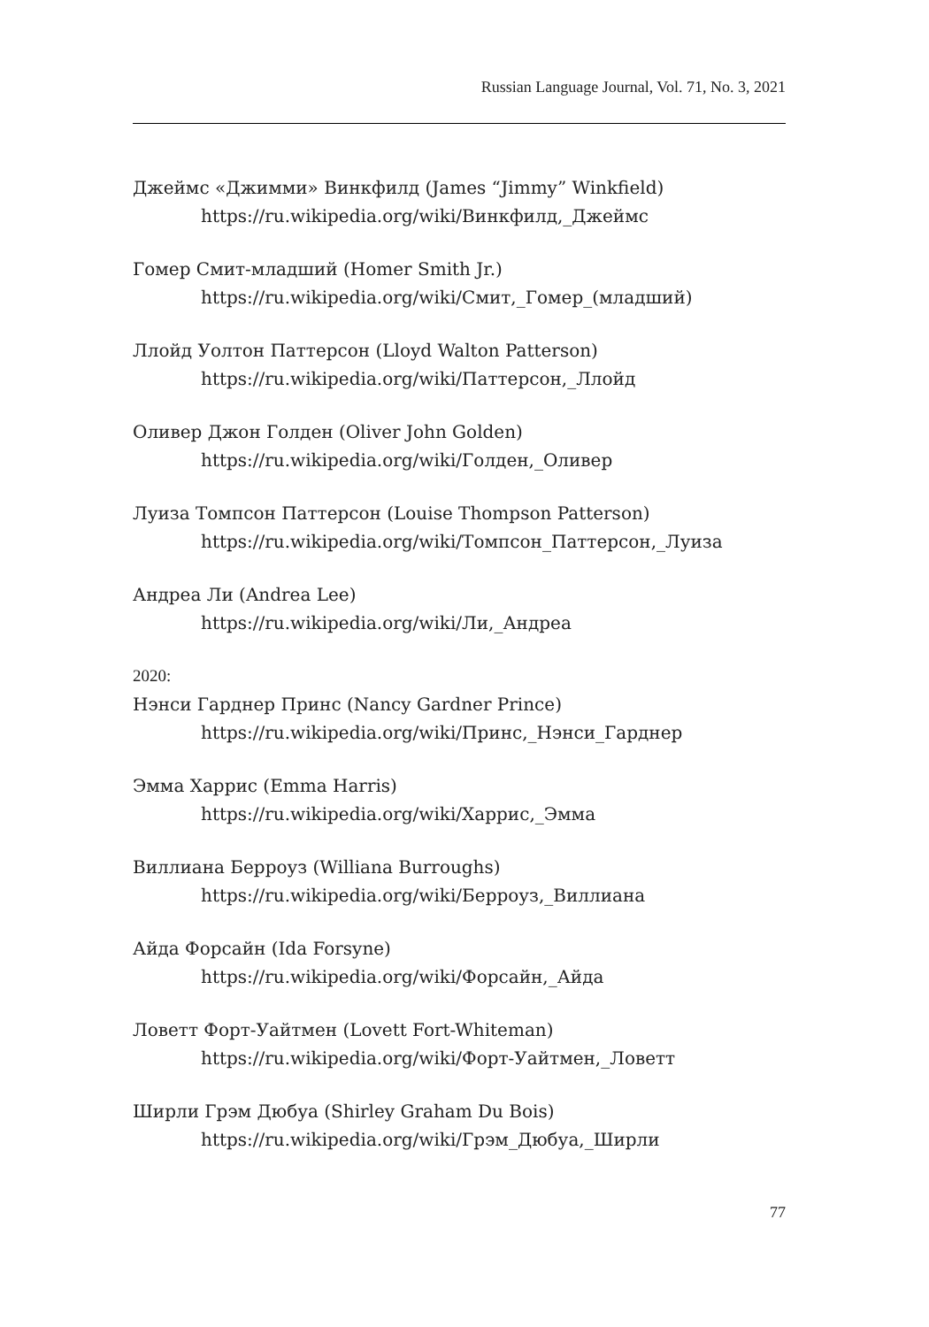Russian Language Journal, Vol. 71, No. 3, 2021
Джеймс «Джимми» Винкфилд (James “Jimmy” Winkfield)
https://ru.wikipedia.org/wiki/Винкфилд,_Джеймс
Гомер Смит-младший (Homer Smith Jr.)
https://ru.wikipedia.org/wiki/Смит,_Гомер_(младший)
Ллойд Уолтон Паттерсон (Lloyd Walton Patterson)
https://ru.wikipedia.org/wiki/Паттерсон,_Ллойд
Оливер Джон Голден (Oliver John Golden)
https://ru.wikipedia.org/wiki/Голден,_Оливер
Луиза Томпсон Паттерсон (Louise Thompson Patterson)
https://ru.wikipedia.org/wiki/Томпсон_Паттерсон,_Луиза
Андреа Ли (Andrea Lee)
https://ru.wikipedia.org/wiki/Ли,_Андреа
2020:
Нэнси Гарднер Принс (Nancy Gardner Prince)
https://ru.wikipedia.org/wiki/Принс,_Нэнси_Гарднер
Эмма Харрис (Emma Harris)
https://ru.wikipedia.org/wiki/Харрис,_Эмма
Виллиана Берроуз (Williana Burroughs)
https://ru.wikipedia.org/wiki/Берроуз,_Виллиана
Айда Форсайн (Ida Forsyne)
https://ru.wikipedia.org/wiki/Форсайн,_Айда
Ловетт Форт-Уайтмен (Lovett Fort-Whiteman)
https://ru.wikipedia.org/wiki/Форт-Уайтмен,_Ловетт
Ширли Грэм Дюбуа (Shirley Graham Du Bois)
https://ru.wikipedia.org/wiki/Грэм_Дюбуа,_Ширли
77